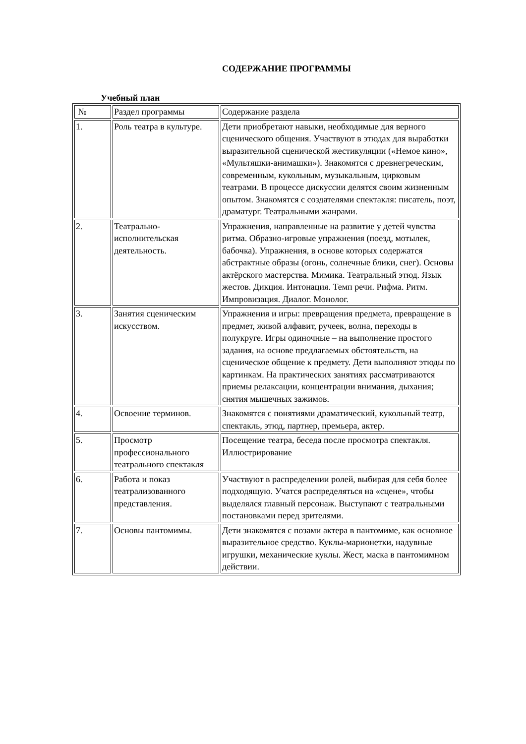СОДЕРЖАНИЕ ПРОГРАММЫ
Учебный план
| № | Раздел программы | Содержание раздела |
| 1. | Роль театра в культуре. | Дети приобретают навыки, необходимые для верного сценического общения. Участвуют в этюдах для выработки выразительной сценической жестикуляции («Немое кино», «Мультяшки-анимашки»). Знакомятся с древнегреческим, современным, кукольным, музыкальным, цирковым театрами. В процессе дискуссии делятся своим жизненным опытом. Знакомятся с создателями спектакля: писатель, поэт, драматург. Театральными жанрами. |
| 2. | Театрально-исполнительская деятельность. | Упражнения, направленные на развитие у детей чувства ритма. Образно-игровые упражнения (поезд, мотылек, бабочка). Упражнения, в основе которых содержатся абстрактные образы (огонь, солнечные блики, снег). Основы актёрского мастерства. Мимика. Театральный этюд. Язык жестов. Дикция. Интонация. Темп речи. Рифма. Ритм. Импровизация. Диалог. Монолог. |
| 3. | Занятия сценическим искусством. | Упражнения и игры: превращения предмета, превращение в предмет, живой алфавит, ручеек, волна, переходы в полукруге. Игры одиночные – на выполнение простого задания, на основе предлагаемых обстоятельств, на сценическое общение к предмету. Дети выполняют этюды по картинкам. На практических занятиях рассматриваются приемы релаксации, концентрации внимания, дыхания; снятия мышечных зажимов. |
| 4. | Освоение терминов. | Знакомятся с понятиями драматический, кукольный театр, спектакль, этюд, партнер, премьера, актер. |
| 5. | Просмотр профессионального театрального спектакля | Посещение театра, беседа после просмотра спектакля. Иллюстрирование |
| 6. | Работа и показ театрализованного представления. | Участвуют в распределении ролей, выбирая для себя более подходящую. Учатся распределяться на «сцене», чтобы выделялся главный персонаж. Выступают с театральными постановками перед зрителями. |
| 7. | Основы пантомимы. | Дети знакомятся с позами актера в пантомиме, как основное выразительное средство. Куклы-марионетки, надувные игрушки, механические куклы. Жест, маска в пантомимном действии. |